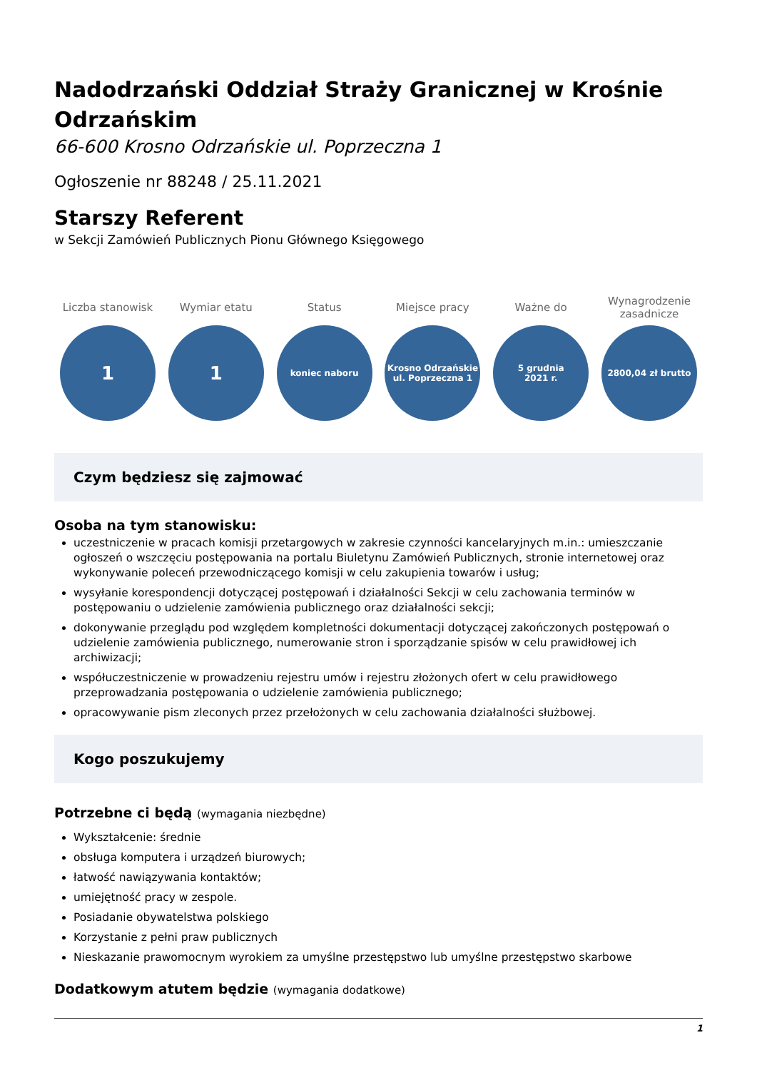Nadodrzański Oddział Straży Granicznej w Krośnie Odrzańskim
66-600 Krosno Odrzańskie ul. Poprzeczna 1
Ogłoszenie nr 88248 / 25.11.2021
Starszy Referent
w Sekcji Zamówień Publicznych Pionu Głównego Księgowego
Liczba stanowisk
1
Wymiar etatu
1
Status
koniec naboru
Miejsce pracy
Krosno Odrzańskie
ul. Poprzeczna 1
Ważne do
5 grudnia
2021 r.
Wynagrodzenie
zasadnicze
2800,04 zł brutto
Czym będziesz się zajmować
Osoba na tym stanowisku:
uczestniczenie w pracach komisji przetargowych w zakresie czynności kancelaryjnych m.in.: umieszczanie ogłoszeń o wszczęciu postępowania na portalu Biuletynu Zamówień Publicznych, stronie internetowej oraz wykonywanie poleceń przewodniczącego komisji w celu zakupienia towarów i usług;
wysyłanie korespondencji dotyczącej postępowań i działalności Sekcji w celu zachowania terminów w postępowaniu o udzielenie zamówienia publicznego oraz działalności sekcji;
dokonywanie przeglądu pod względem kompletności dokumentacji dotyczącej zakończonych postępowań o udzielenie zamówienia publicznego, numerowanie stron i sporządzanie spisów w celu prawidłowej ich archiwizacji;
współuczestniczenie w prowadzeniu rejestru umów i rejestru złożonych ofert w celu prawidłowego przeprowadzania postępowania o udzielenie zamówienia publicznego;
opracowywanie pism zleconych przez przełożonych w celu zachowania działalności służbowej.
Kogo poszukujemy
Potrzebne ci będą (wymagania niezbędne)
Wykształcenie: średnie
obsługa komputera i urządzeń biurowych;
łatwość nawiązywania kontaktów;
umiejętność pracy w zespole.
Posiadanie obywatelstwa polskiego
Korzystanie z pełni praw publicznych
Nieskazanie prawomocnym wyrokiem za umyślne przestępstwo lub umyślne przestępstwo skarbowe
Dodatkowym atutem będzie (wymagania dodatkowe)
1